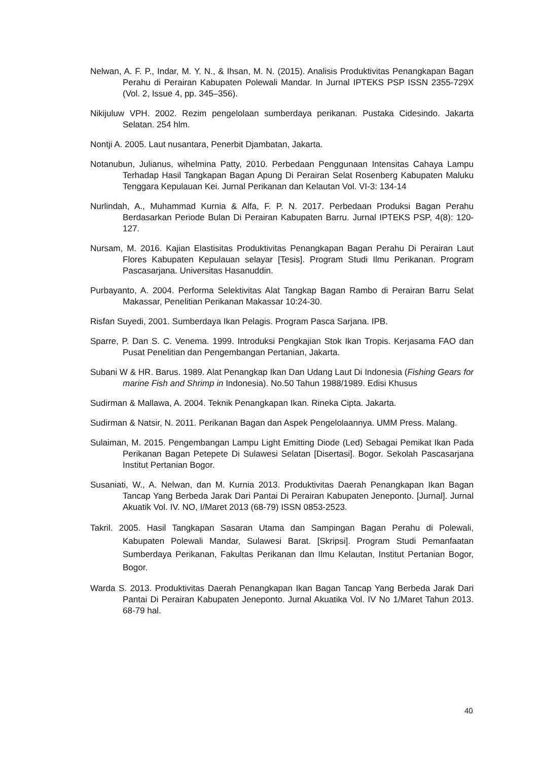Nelwan, A. F. P., Indar, M. Y. N., & Ihsan, M. N. (2015). Analisis Produktivitas Penangkapan Bagan Perahu di Perairan Kabupaten Polewali Mandar. In Jurnal IPTEKS PSP ISSN 2355-729X (Vol. 2, Issue 4, pp. 345–356).
Nikijuluw VPH. 2002. Rezim pengelolaan sumberdaya perikanan. Pustaka Cidesindo. Jakarta Selatan. 254 hlm.
Nontji A. 2005. Laut nusantara, Penerbit Djambatan, Jakarta.
Notanubun, Julianus, wihelmina Patty, 2010. Perbedaan Penggunaan Intensitas Cahaya Lampu Terhadap Hasil Tangkapan Bagan Apung Di Perairan Selat Rosenberg Kabupaten Maluku Tenggara Kepulauan Kei. Jurnal Perikanan dan Kelautan Vol. VI-3: 134-14
Nurlindah, A., Muhammad Kurnia & Alfa, F. P. N. 2017. Perbedaan Produksi Bagan Perahu Berdasarkan Periode Bulan Di Perairan Kabupaten Barru. Jurnal IPTEKS PSP, 4(8): 120-127.
Nursam, M. 2016. Kajian Elastisitas Produktivitas Penangkapan Bagan Perahu Di Perairan Laut Flores Kabupaten Kepulauan selayar [Tesis]. Program Studi Ilmu Perikanan. Program Pascasarjana. Universitas Hasanuddin.
Purbayanto, A. 2004. Performa Selektivitas Alat Tangkap Bagan Rambo di Perairan Barru Selat Makassar, Penelitian Perikanan Makassar 10:24-30.
Risfan Suyedi, 2001. Sumberdaya Ikan Pelagis. Program Pasca Sarjana. IPB.
Sparre, P. Dan S. C. Venema. 1999. Introduksi Pengkajian Stok Ikan Tropis. Kerjasama FAO dan Pusat Penelitian dan Pengembangan Pertanian, Jakarta.
Subani W & HR. Barus. 1989. Alat Penangkap Ikan Dan Udang Laut Di Indonesia (Fishing Gears for marine Fish and Shrimp in Indonesia). No.50 Tahun 1988/1989. Edisi Khusus
Sudirman & Mallawa, A. 2004. Teknik Penangkapan Ikan. Rineka Cipta. Jakarta.
Sudirman & Natsir, N. 2011. Perikanan Bagan dan Aspek Pengelolaannya. UMM Press. Malang.
Sulaiman, M. 2015. Pengembangan Lampu Light Emitting Diode (Led) Sebagai Pemikat Ikan Pada Perikanan Bagan Petepete Di Sulawesi Selatan [Disertasi]. Bogor. Sekolah Pascasarjana Institut Pertanian Bogor.
Susaniati, W., A. Nelwan, dan M. Kurnia 2013. Produktivitas Daerah Penangkapan Ikan Bagan Tancap Yang Berbeda Jarak Dari Pantai Di Perairan Kabupaten Jeneponto. [Jurnal]. Jurnal Akuatik Vol. IV. NO, I/Maret 2013 (68-79) ISSN 0853-2523.
Takril. 2005. Hasil Tangkapan Sasaran Utama dan Sampingan Bagan Perahu di Polewali, Kabupaten Polewali Mandar, Sulawesi Barat. [Skripsi]. Program Studi Pemanfaatan Sumberdaya Perikanan, Fakultas Perikanan dan Ilmu Kelautan, Institut Pertanian Bogor, Bogor.
Warda S. 2013. Produktivitas Daerah Penangkapan Ikan Bagan Tancap Yang Berbeda Jarak Dari Pantai Di Perairan Kabupaten Jeneponto. Jurnal Akuatika Vol. IV No 1/Maret Tahun 2013. 68-79 hal.
40